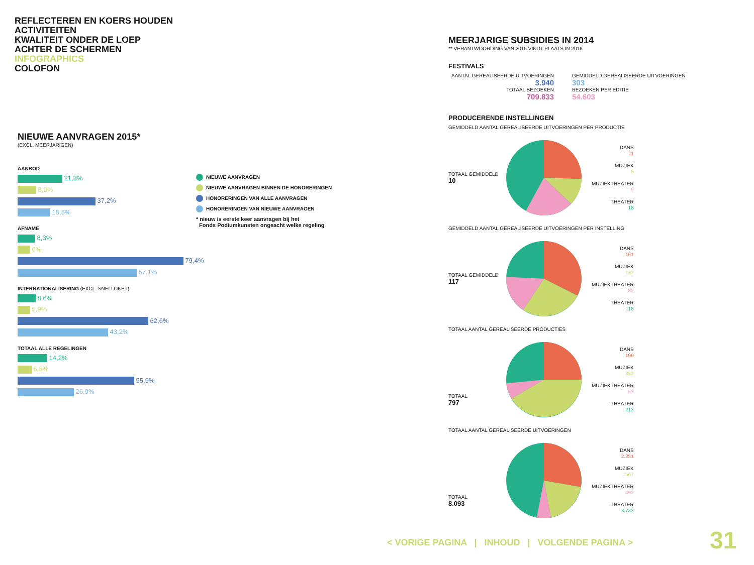REFLECTEREN EN KOERS HOUDEN
ACTIVITEITEN
KWALITEIT ONDER DE LOEP
ACHTER DE SCHERMEN
INFOGRAPHICS
COLOFON
NIEUWE AANVRAGEN 2015*
(EXCL. MEERJARIGEN)
AANBOD
21,3%
8,9%
37,2%
15,5%
AFNAME
8,3%
6%
79,4%
57,1%
INTERNATIONALISERING (EXCL. SNELLOKET)
8,6%
5,9%
62,6%
43,2%
TOTAAL ALLE REGELINGEN
14,2%
6,8%
55,9%
26,9%
NIEUWE AANVRAGEN
NIEUWE AANVRAGEN BINNEN DE HONORERINGEN
HONORERINGEN VAN ALLE AANVRAGEN
HONORERINGEN VAN NIEUWE AANVRAGEN
* nieuw is eerste keer aanvragen bij het
Fonds Podiumkunsten ongeacht welke regeling
MEERJARIGE SUBSIDIES IN 2014
** VERANTWOORDING VAN 2015 VINDT PLAATS IN 2016
FESTIVALS
AANTAL GEREALISEERDE UITVOERINGEN
3.940
TOTAAL BEZOEKEN
709.833
GEMIDDELD GEREALISEERDE UITVOERINGEN
303
BEZOEKEN PER EDITIE
54.603
PRODUCERENDE INSTELLINGEN
GEMIDDELD AANTAL GEREALISEERDE UITVOERINGEN PER PRODUCTIE
TOTAAL GEMIDDELD
10
DANS
11
MUZIEK
5
MUZIEKTHEATER
9
THEATER
18
GEMIDDELD AANTAL GEREALISEERDE UITVOERINGEN PER INSTELLING
TOTAAL GEMIDDELD
117
DANS
161
MUZIEK
132
MUZIEKTHEATER
82
THEATER
118
TOTAAL AANTAL GEREALISEERDE PRODUCTIES
TOTAAL
797
DANS
199
MUZIEK
332
MUZIEKTHEATER
53
THEATER
213
TOTAAL AANTAL GEREALISEERDE UITVOERINGEN
TOTAAL
8.093
DANS
2.251
MUZIEK
1567
MUZIEKTHEATER
492
THEATER
3.783
< VORIGE PAGINA | INHOUD | VOLGENDE PAGINA >
31